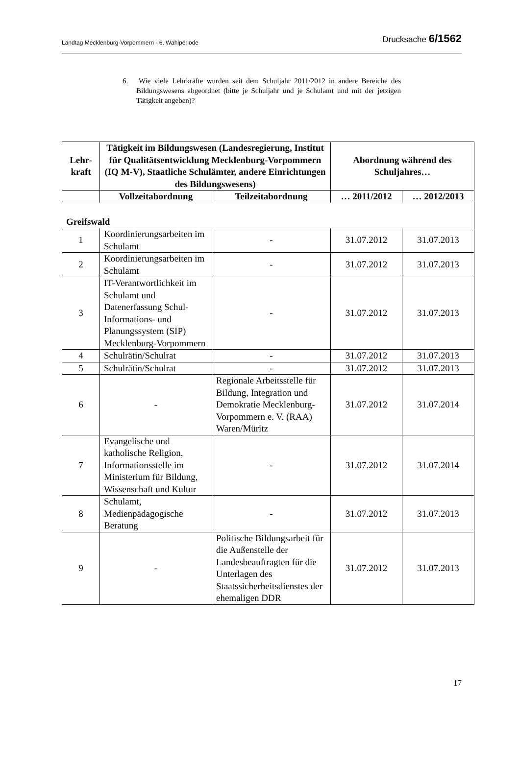Landtag Mecklenburg-Vorpommern - 6. Wahlperiode Drucksache 6/1562
6. Wie viele Lehrkräfte wurden seit dem Schuljahr 2011/2012 in andere Bereiche des Bildungswesens abgeordnet (bitte je Schuljahr und je Schulamt und mit der jetzigen Tätigkeit angeben)?
| Lehr- kraft | Tätigkeit im Bildungswesen (Landesregierung, Institut für Qualitätsentwicklung Mecklenburg-Vorpommern (IQ M-V), Staatliche Schulämter, andere Einrichtungen des Bildungswesens) | | Abordnung während des Schuljahres… | |
| --- | --- | --- | --- | --- |
| | Vollzeitabordnung | Teilzeitabordnung | … 2011/2012 | … 2012/2013 |
| Greifswald | | | | |
| 1 | Koordinierungsarbeiten im Schulamt | - | 31.07.2012 | 31.07.2013 |
| 2 | Koordinierungsarbeiten im Schulamt | - | 31.07.2012 | 31.07.2013 |
| 3 | IT-Verantwortlichkeit im Schulamt und Datenerfassung Schul-Informations- und Planungssystem (SIP) Mecklenburg-Vorpommern | - | 31.07.2012 | 31.07.2013 |
| 4 | Schulrätin/Schulrat | - | 31.07.2012 | 31.07.2013 |
| 5 | Schulrätin/Schulrat | - | 31.07.2012 | 31.07.2013 |
| 6 | - | Regionale Arbeitsstelle für Bildung, Integration und Demokratie Mecklenburg-Vorpommern e. V. (RAA) Waren/Müritz | 31.07.2012 | 31.07.2014 |
| 7 | Evangelische und katholische Religion, Informationsstelle im Ministerium für Bildung, Wissenschaft und Kultur | - | 31.07.2012 | 31.07.2014 |
| 8 | Schulamt, Medienpädagogische Beratung | - | 31.07.2012 | 31.07.2013 |
| 9 | - | Politische Bildungsarbeit für die Außenstelle der Landesbeauftragten für die Unterlagen des Staatssicherheitsdienstes der ehemaligen DDR | 31.07.2012 | 31.07.2013 |
17